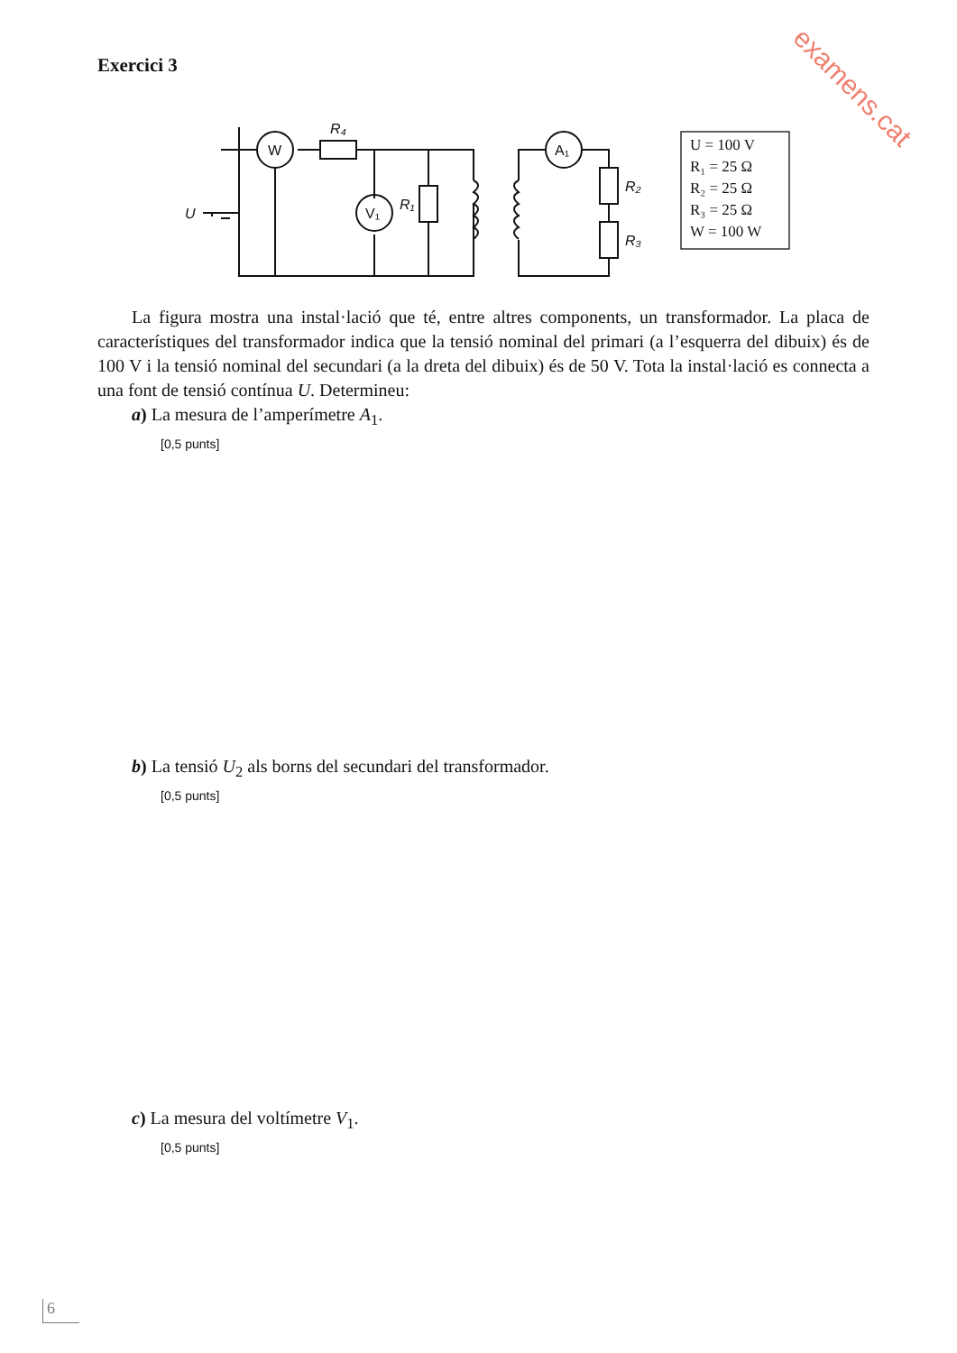examens.cat
Exercici 3
W
V₁
A₁
R₄
R₁
R₂
R₃
U
U = 100 V
R₁ = 25 Ω
R₂ = 25 Ω
R₃ = 25 Ω
W = 100 W
La figura mostra una instal·lació que té, entre altres components, un transformador. La placa de característiques del transformador indica que la tensió nominal del primari (a l’esquerra del dibuix) és de 100 V i la tensió nominal del secundari (a la dreta del dibuix) és de 50 V. Tota la instal·lació es connecta a una font de tensió contínua U. Determineu:
a) La mesura de l’amperímetre A<sub>1</sub>.
[0,5 punts]
b) La tensió U<sub>2</sub> als borns del secundari del transformador.
[0,5 punts]
c) La mesura del voltímetre V<sub>1</sub>.
[0,5 punts]
6